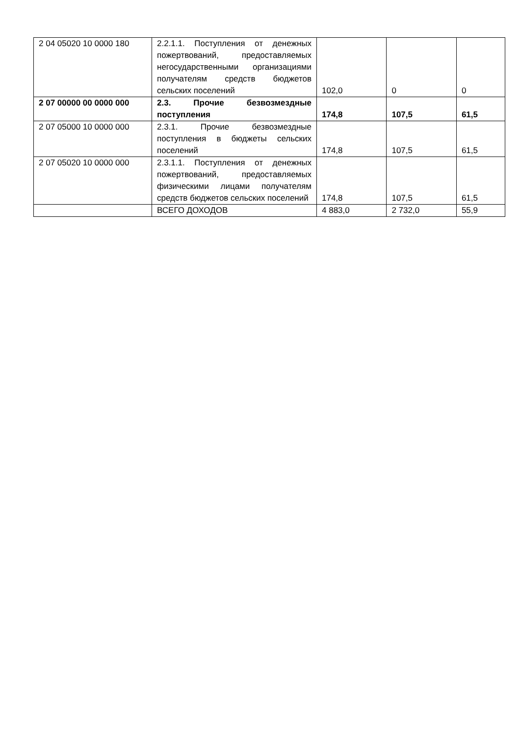| 2 04 05020 10 0000 180 | 2.2.1.1. Поступления от денежных пожертвований, предоставляемых негосударственными организациями получателям средств бюджетов сельских поселений | 102,0 | 0 | 0 |
| 2 07 00000 00 0000 000 | 2.3. Прочие безвозмездные поступления | 174,8 | 107,5 | 61,5 |
| 2 07 05000 10 0000 000 | 2.3.1. Прочие безвозмездные поступления в бюджеты сельских поселений | 174,8 | 107,5 | 61,5 |
| 2 07 05020 10 0000 000 | 2.3.1.1. Поступления от денежных пожертвований, предоставляемых физическими лицами получателям средств бюджетов сельских поселений | 174,8 | 107,5 | 61,5 |
| | ВСЕГО ДОХОДОВ | 4 883,0 | 2 732,0 | 55,9 |